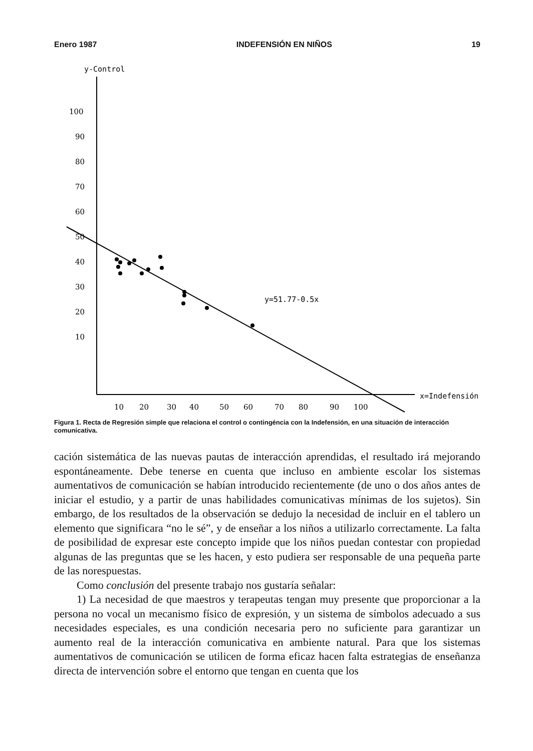Enero 1987 INDEFENSIÓN EN NIÑOS 19
y-Control
100
90
80
70
60
50
40
30
20
10
10
20
30
40
50
60
70
80
90
100
x=Indefensión
y=51.77-0.5x
Figura 1. Recta de Regresión simple que relaciona el control o contingéncia con la Indefensión, en una situación de interacción comunicativa.
cación sistemática de las nuevas pautas de interacción aprendidas, el resultado irá mejorando espontáneamente. Debe tenerse en cuenta que incluso en ambiente escolar los sistemas aumentativos de comunicación se habían introducido recientemente (de uno o dos años antes de iniciar el estudio, y a partir de unas habilidades comunicativas mínimas de los sujetos). Sin embargo, de los resultados de la observación se dedujo la necesidad de incluir en el tablero un elemento que significara “no le sé”, y de enseñar a los niños a utilizarlo correctamente. La falta de posibilidad de expresar este concepto impide que los niños puedan contestar con propiedad algunas de las preguntas que se les hacen, y esto pudiera ser responsable de una pequeña parte de las norespuestas.
Como conclusión del presente trabajo nos gustaría señalar:
1) La necesidad de que maestros y terapeutas tengan muy presente que proporcionar a la persona no vocal un mecanismo físico de expresión, y un sistema de símbolos adecuado a sus necesidades especiales, es una condición necesaria pero no suficiente para garantizar un aumento real de la interacción comunicativa en ambiente natural. Para que los sistemas aumentativos de comunicación se utilicen de forma eficaz hacen falta estrategias de enseñanza directa de intervención sobre el entorno que tengan en cuenta que los